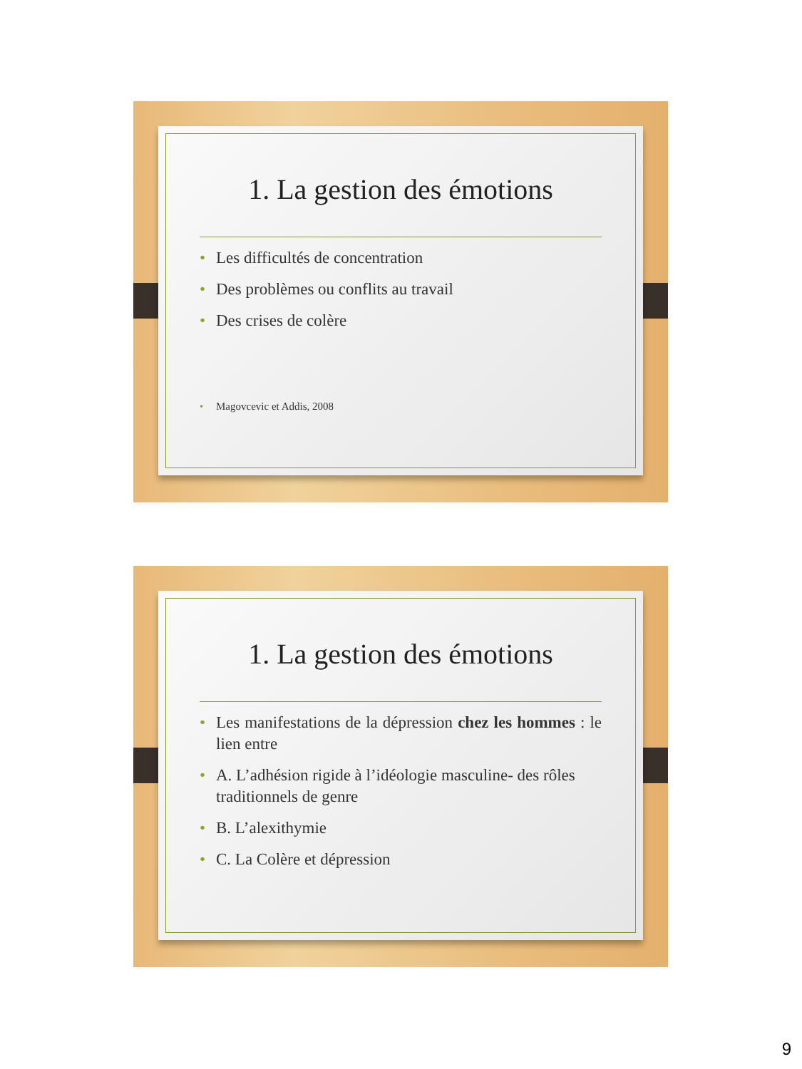1. La gestion des émotions
• Les difficultés de concentration
• Des problèmes ou conflits au travail
• Des crises de colère
• Magovcevic et Addis, 2008
1. La gestion des émotions
• Les manifestations de la dépression chez les hommes : le lien entre
• A. L’adhésion rigide à l’idéologie masculine- des rôles traditionnels de genre
• B. L’alexithymie
• C. La Colère et dépression
9